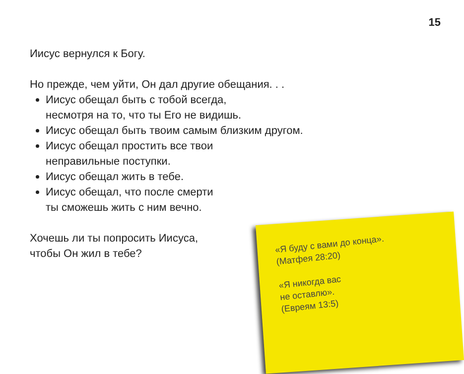15
Иисус вернулся к Богу.
Но прежде, чем уйти, Он дал другие обещания. . .
Иисус обещал быть с тобой всегда,
несмотря на то, что ты Его не видишь.
Иисус обещал быть твоим самым близким другом.
Иисус обещал простить все твои
неправильные поступки.
Иисус обещал жить в тебе.
Иисус обещал, что после смерти
ты сможешь жить с ним вечно.
Хочешь ли ты попросить Иисуса,
чтобы Он жил в тебе?
«Я буду с вами до конца».
(Матфея 28:20)
«Я никогда вас
не оставлю».
(Евреям 13:5)